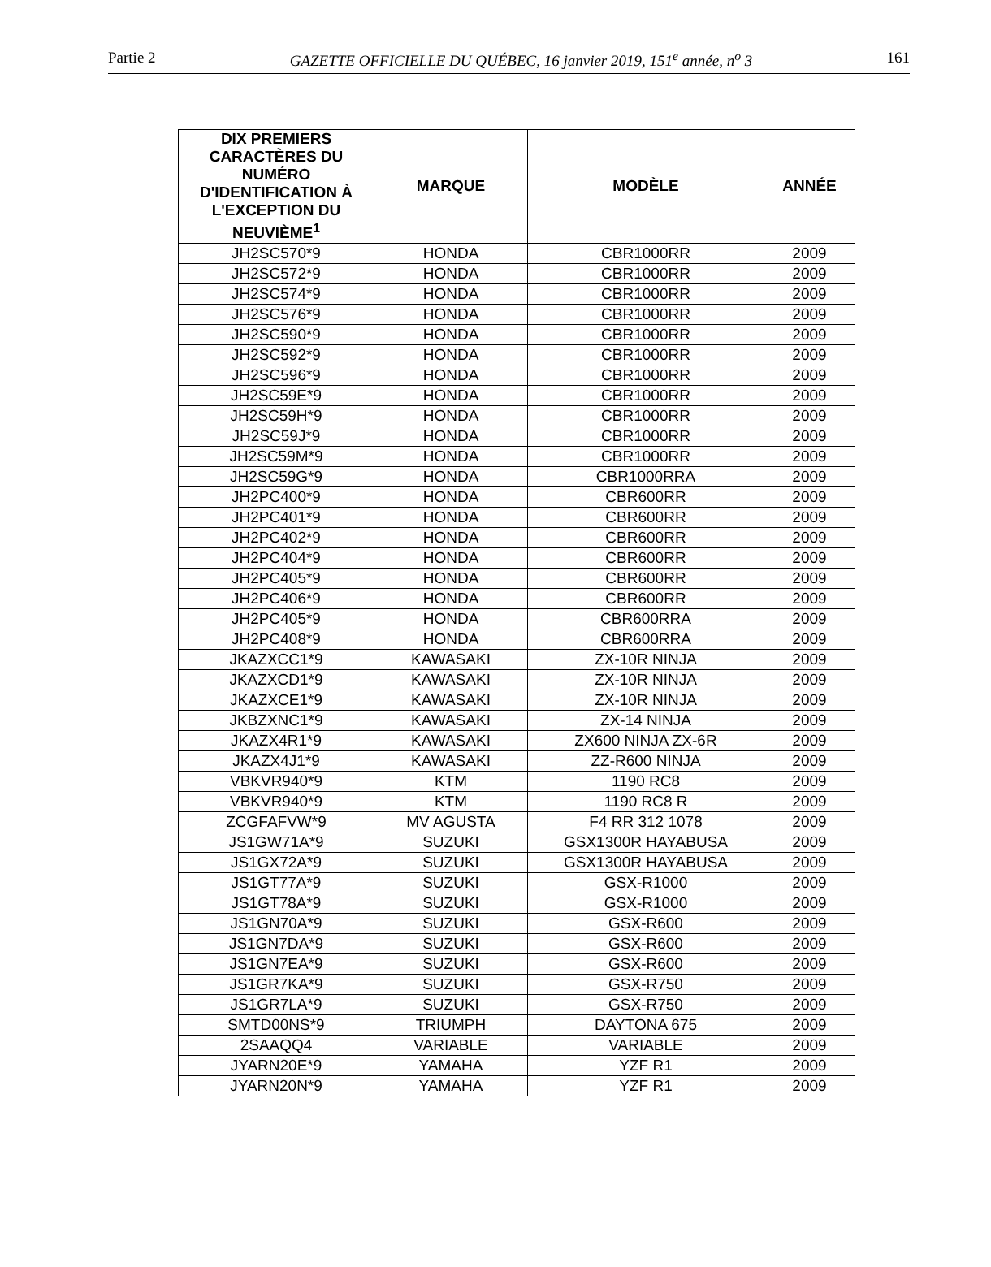Partie 2 GAZETTE OFFICIELLE DU QUÉBEC, 16 janvier 2019, 151<sup>e</sup> année, n<sup>o</sup> 3 161
| DIX PREMIERS CARACTÈRES DU NUMÉRO D'IDENTIFICATION À L'EXCEPTION DU NEUVIÈME<sup>1</sup> | MARQUE | MODÈLE | ANNÉE |
| --- | --- | --- | --- |
| JH2SC570*9 | HONDA | CBR1000RR | 2009 |
| JH2SC572*9 | HONDA | CBR1000RR | 2009 |
| JH2SC574*9 | HONDA | CBR1000RR | 2009 |
| JH2SC576*9 | HONDA | CBR1000RR | 2009 |
| JH2SC590*9 | HONDA | CBR1000RR | 2009 |
| JH2SC592*9 | HONDA | CBR1000RR | 2009 |
| JH2SC596*9 | HONDA | CBR1000RR | 2009 |
| JH2SC59E*9 | HONDA | CBR1000RR | 2009 |
| JH2SC59H*9 | HONDA | CBR1000RR | 2009 |
| JH2SC59J*9 | HONDA | CBR1000RR | 2009 |
| JH2SC59M*9 | HONDA | CBR1000RR | 2009 |
| JH2SC59G*9 | HONDA | CBR1000RRA | 2009 |
| JH2PC400*9 | HONDA | CBR600RR | 2009 |
| JH2PC401*9 | HONDA | CBR600RR | 2009 |
| JH2PC402*9 | HONDA | CBR600RR | 2009 |
| JH2PC404*9 | HONDA | CBR600RR | 2009 |
| JH2PC405*9 | HONDA | CBR600RR | 2009 |
| JH2PC406*9 | HONDA | CBR600RR | 2009 |
| JH2PC405*9 | HONDA | CBR600RRA | 2009 |
| JH2PC408*9 | HONDA | CBR600RRA | 2009 |
| JKAZXCC1*9 | KAWASAKI | ZX-10R NINJA | 2009 |
| JKAZXCD1*9 | KAWASAKI | ZX-10R NINJA | 2009 |
| JKAZXCE1*9 | KAWASAKI | ZX-10R NINJA | 2009 |
| JKBZXNC1*9 | KAWASAKI | ZX-14 NINJA | 2009 |
| JKAZX4R1*9 | KAWASAKI | ZX600 NINJA ZX-6R | 2009 |
| JKAZX4J1*9 | KAWASAKI | ZZ-R600 NINJA | 2009 |
| VBKVR940*9 | KTM | 1190 RC8 | 2009 |
| VBKVR940*9 | KTM | 1190 RC8 R | 2009 |
| ZCGFAFVW*9 | MV AGUSTA | F4 RR 312 1078 | 2009 |
| JS1GW71A*9 | SUZUKI | GSX1300R HAYABUSA | 2009 |
| JS1GX72A*9 | SUZUKI | GSX1300R HAYABUSA | 2009 |
| JS1GT77A*9 | SUZUKI | GSX-R1000 | 2009 |
| JS1GT78A*9 | SUZUKI | GSX-R1000 | 2009 |
| JS1GN70A*9 | SUZUKI | GSX-R600 | 2009 |
| JS1GN7DA*9 | SUZUKI | GSX-R600 | 2009 |
| JS1GN7EA*9 | SUZUKI | GSX-R600 | 2009 |
| JS1GR7KA*9 | SUZUKI | GSX-R750 | 2009 |
| JS1GR7LA*9 | SUZUKI | GSX-R750 | 2009 |
| SMTD00NS*9 | TRIUMPH | DAYTONA 675 | 2009 |
| 2SAAQQ4 | VARIABLE | VARIABLE | 2009 |
| JYARN20E*9 | YAMAHA | YZF R1 | 2009 |
| JYARN20N*9 | YAMAHA | YZF R1 | 2009 |